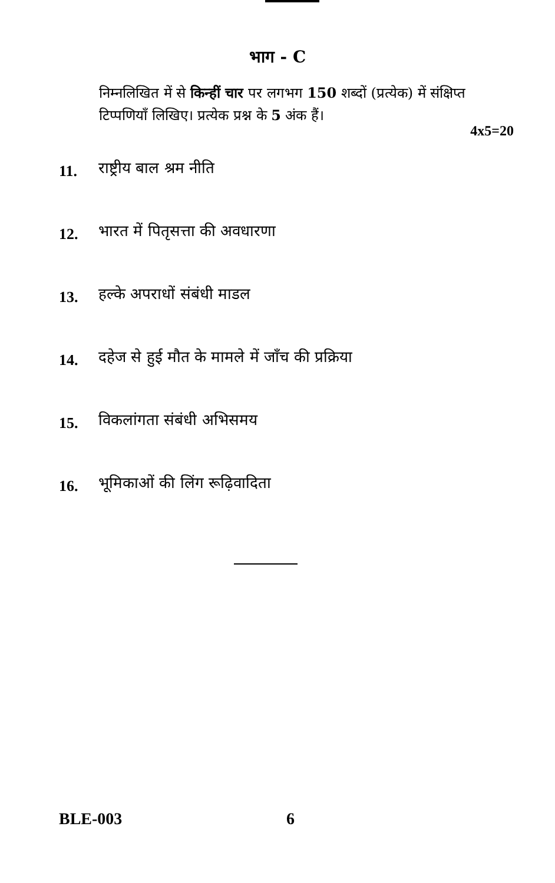भाग - C
निम्नलिखित में से किन्हीं चार पर लगभग 150 शब्दों (प्रत्येक) में संक्षिप्त टिप्पणियाँ लिखिए। प्रत्येक प्रश्न के 5 अंक हैं।
4x5=20
11. राष्ट्रीय बाल श्रम नीति
12. भारत में पितृसत्ता की अवधारणा
13. हल्के अपराधों संबंधी माडल
14. दहेज से हुई मौत के मामले में जाँच की प्रक्रिया
15. विकलांगता संबंधी अभिसमय
16. भूमिकाओं की लिंग रूढ़िवादिता
BLE-003 6